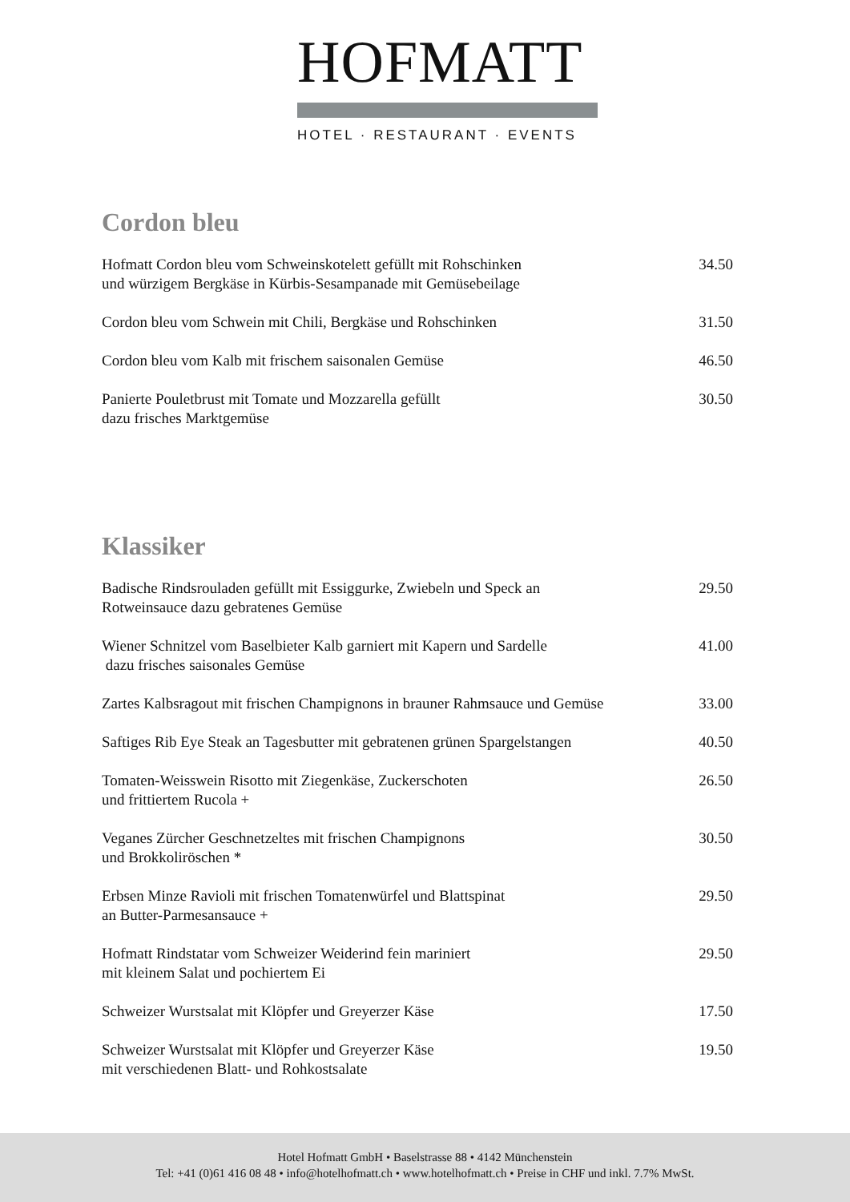HOFMATT
HOTEL · RESTAURANT · EVENTS
Cordon bleu
Hofmatt Cordon bleu vom Schweinskotelett gefüllt mit Rohschinken
und würzigem Bergkäse in Kürbis-Sesampanade mit Gemüsebeilage
34.50
Cordon bleu vom Schwein mit Chili, Bergkäse und Rohschinken
31.50
Cordon bleu vom Kalb mit frischem saisonalen Gemüse
46.50
Panierte Pouletbrust mit Tomate und Mozzarella gefüllt
dazu frisches Marktgemüse
30.50
Klassiker
Badische Rindsrouladen gefüllt mit Essiggurke, Zwiebeln und Speck an
Rotweinsauce dazu gebratenes Gemüse
29.50
Wiener Schnitzel vom Baselbieter Kalb garniert mit Kapern und Sardelle
dazu frisches saisonales Gemüse
41.00
Zartes Kalbsragout mit frischen Champignons in brauner Rahmsauce und Gemüse
33.00
Saftiges Rib Eye Steak an Tagesbutter mit gebratenen grünen Spargelstangen
40.50
Tomaten-Weisswein Risotto mit Ziegenkäse, Zuckerschoten
und frittiertem Rucola +
26.50
Veganes Zürcher Geschnetzeltes mit frischen Champignons
und Brokkoliröschen *
30.50
Erbsen Minze Ravioli mit frischen Tomatenwürfel und Blattspinat
an Butter-Parmesansauce +
29.50
Hofmatt Rindstatar vom Schweizer Weiderind fein mariniert
mit kleinem Salat und pochiertem Ei
29.50
Schweizer Wurstsalat mit Klöpfer und Greyerzer Käse
17.50
Schweizer Wurstsalat mit Klöpfer und Greyerzer Käse
mit verschiedenen Blatt- und Rohkostsalate
19.50
Hotel Hofmatt GmbH • Baselstrasse 88 • 4142 Münchenstein
Tel: +41 (0)61 416 08 48 • info@hotelhofmatt.ch • www.hotelhofmatt.ch • Preise in CHF und inkl. 7.7% MwSt.